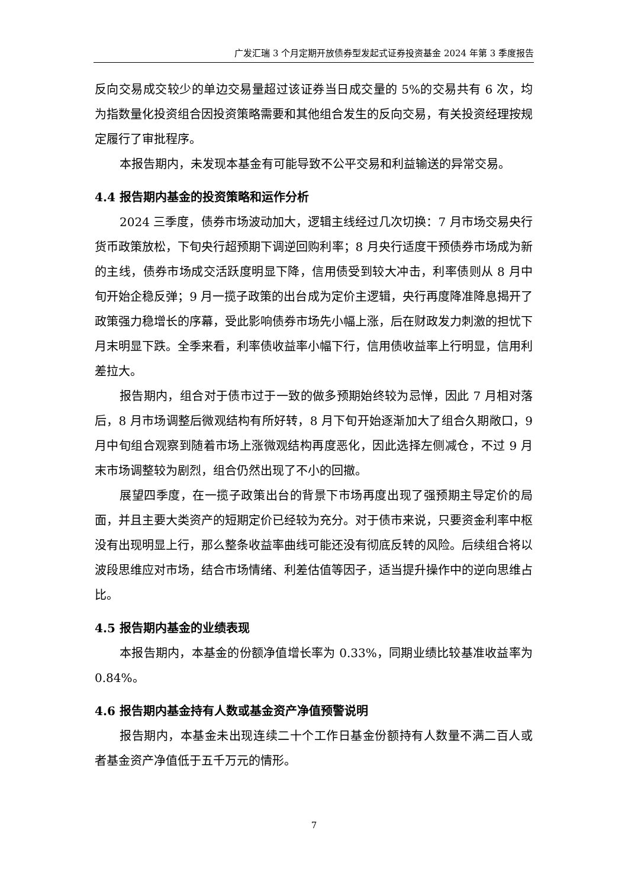广发汇瑞 3 个月定期开放债券型发起式证券投资基金 2024 年第 3 季度报告
反向交易成交较少的单边交易量超过该证券当日成交量的 5%的交易共有 6 次，均为指数量化投资组合因投资策略需要和其他组合发生的反向交易，有关投资经理按规定履行了审批程序。
本报告期内，未发现本基金有可能导致不公平交易和利益输送的异常交易。
4.4 报告期内基金的投资策略和运作分析
2024 三季度，债券市场波动加大，逻辑主线经过几次切换：7 月市场交易央行货币政策放松，下旬央行超预期下调逆回购利率；8 月央行适度干预债券市场成为新的主线，债券市场成交活跃度明显下降，信用债受到较大冲击，利率债则从 8 月中旬开始企稳反弹；9 月一揽子政策的出台成为定价主逻辑，央行再度降准降息揭开了政策强力稳增长的序幕，受此影响债券市场先小幅上涨，后在财政发力刺激的担忧下月末明显下跌。全季来看，利率债收益率小幅下行，信用债收益率上行明显，信用利差拉大。
报告期内，组合对于债市过于一致的做多预期始终较为忌惮，因此 7 月相对落后，8 月市场调整后微观结构有所好转，8 月下旬开始逐渐加大了组合久期敞口，9 月中旬组合观察到随着市场上涨微观结构再度恶化，因此选择左侧减仓，不过 9 月末市场调整较为剧烈，组合仍然出现了不小的回撤。
展望四季度，在一揽子政策出台的背景下市场再度出现了强预期主导定价的局面，并且主要大类资产的短期定价已经较为充分。对于债市来说，只要资金利率中枢没有出现明显上行，那么整条收益率曲线可能还没有彻底反转的风险。后续组合将以波段思维应对市场，结合市场情绪、利差估值等因子，适当提升操作中的逆向思维占比。
4.5 报告期内基金的业绩表现
本报告期内，本基金的份额净值增长率为 0.33%，同期业绩比较基准收益率为 0.84%。
4.6 报告期内基金持有人数或基金资产净值预警说明
报告期内，本基金未出现连续二十个工作日基金份额持有人数量不满二百人或者基金资产净值低于五千万元的情形。
7